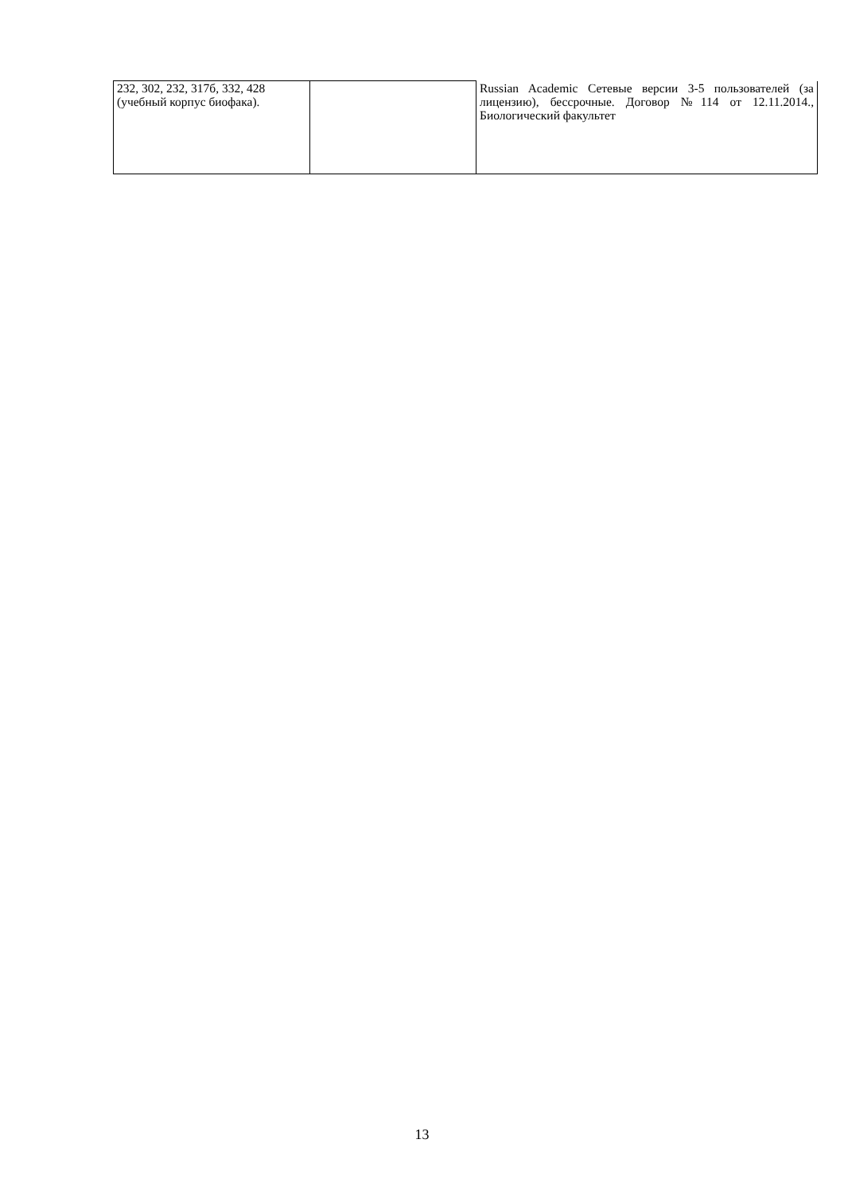| 232, 302, 232, 317б, 332, 428 (учебный корпус биофака). | | Russian Academic Сетевые версии 3-5 пользователей (за лицензию), бессрочные. Договор №114 от 12.11.2014., Биологический факультет |
13